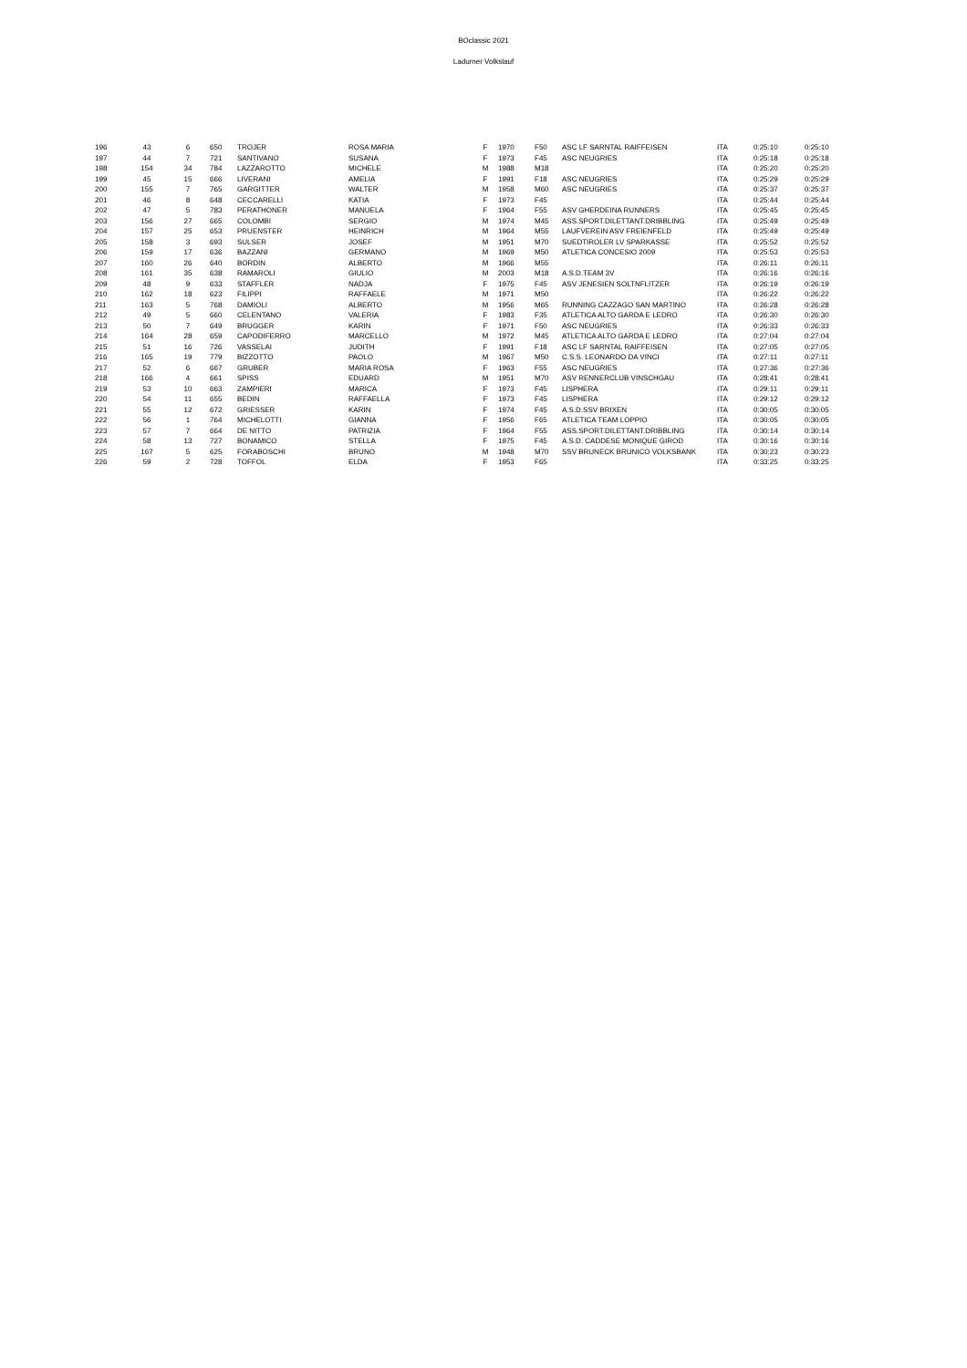BOclassic 2021
Ladurner Volkslauf
| 196 | 43 | 6 | 650 | TROJER | ROSA MARIA | F | 1970 | F50 | ASC LF SARNTAL RAIFFEISEN | ITA | 0:25:10 | 0:25:10 |
| 197 | 44 | 7 | 721 | SANTIVANO | SUSANA | F | 1973 | F45 | ASC NEUGRIES | ITA | 0:25:18 | 0:25:18 |
| 198 | 154 | 34 | 784 | LAZZAROTTO | MICHELE | M | 1988 | M18 | | ITA | 0:25:20 | 0:25:20 |
| 199 | 45 | 15 | 666 | LIVERANI | AMELIA | F | 1991 | F18 | ASC NEUGRIES | ITA | 0:25:29 | 0:25:29 |
| 200 | 155 | 7 | 765 | GARGITTER | WALTER | M | 1958 | M60 | ASC NEUGRIES | ITA | 0:25:37 | 0:25:37 |
| 201 | 46 | 8 | 648 | CECCARELLI | KATIA | F | 1973 | F45 | | ITA | 0:25:44 | 0:25:44 |
| 202 | 47 | 5 | 783 | PERATHONER | MANUELA | F | 1964 | F55 | ASV GHERDEINA RUNNERS | ITA | 0:25:45 | 0:25:45 |
| 203 | 156 | 27 | 665 | COLOMBI | SERGIO | M | 1974 | M45 | ASS.SPORT.DILETTANT.DRIBBLING | ITA | 0:25:49 | 0:25:49 |
| 204 | 157 | 25 | 653 | PRUENSTER | HEINRICH | M | 1964 | M55 | LAUFVEREIN ASV FREIENFELD | ITA | 0:25:49 | 0:25:49 |
| 205 | 158 | 3 | 693 | SULSER | JOSEF | M | 1951 | M70 | SUEDTIROLER LV SPARKASSE | ITA | 0:25:52 | 0:25:52 |
| 206 | 159 | 17 | 636 | BAZZANI | GERMANO | M | 1969 | M50 | ATLETICA CONCESIO 2009 | ITA | 0:25:53 | 0:25:53 |
| 207 | 160 | 26 | 640 | BORDIN | ALBERTO | M | 1966 | M55 | | ITA | 0:26:11 | 0:26:11 |
| 208 | 161 | 35 | 638 | RAMAROLI | GIULIO | M | 2003 | M18 | A.S.D.TEAM 3V | ITA | 0:26:16 | 0:26:16 |
| 209 | 48 | 9 | 633 | STAFFLER | NADJA | F | 1975 | F45 | ASV JENESIEN SOLTNFLITZER | ITA | 0:26:19 | 0:26:19 |
| 210 | 162 | 18 | 623 | FILIPPI | RAFFAELE | M | 1971 | M50 | | ITA | 0:26:22 | 0:26:22 |
| 211 | 163 | 5 | 768 | DAMIOLI | ALBERTO | M | 1956 | M65 | RUNNING CAZZAGO SAN MARTINO | ITA | 0:26:28 | 0:26:28 |
| 212 | 49 | 5 | 660 | CELENTANO | VALERIA | F | 1983 | F35 | ATLETICA ALTO GARDA E LEDRO | ITA | 0:26:30 | 0:26:30 |
| 213 | 50 | 7 | 649 | BRUGGER | KARIN | F | 1971 | F50 | ASC NEUGRIES | ITA | 0:26:33 | 0:26:33 |
| 214 | 164 | 28 | 659 | CAPODIFERRO | MARCELLO | M | 1972 | M45 | ATLETICA ALTO GARDA E LEDRO | ITA | 0:27:04 | 0:27:04 |
| 215 | 51 | 16 | 726 | VASSELAI | JUDITH | F | 1991 | F18 | ASC LF SARNTAL RAIFFEISEN | ITA | 0:27:05 | 0:27:05 |
| 216 | 165 | 19 | 779 | BIZZOTTO | PAOLO | M | 1967 | M50 | C.S.S. LEONARDO DA VINCI | ITA | 0:27:11 | 0:27:11 |
| 217 | 52 | 6 | 667 | GRUBER | MARIA ROSA | F | 1963 | F55 | ASC NEUGRIES | ITA | 0:27:36 | 0:27:36 |
| 218 | 166 | 4 | 661 | SPISS | EDUARD | M | 1951 | M70 | ASV RENNERCLUB VINSCHGAU | ITA | 0:28:41 | 0:28:41 |
| 219 | 53 | 10 | 663 | ZAMPIERI | MARICA | F | 1973 | F45 | LISPHERA | ITA | 0:29:11 | 0:29:11 |
| 220 | 54 | 11 | 655 | BEDIN | RAFFAELLA | F | 1973 | F45 | LISPHERA | ITA | 0:29:12 | 0:29:12 |
| 221 | 55 | 12 | 672 | GRIESSER | KARIN | F | 1974 | F45 | A.S.D.SSV BRIXEN | ITA | 0:30:05 | 0:30:05 |
| 222 | 56 | 1 | 764 | MICHELOTTI | GIANNA | F | 1956 | F65 | ATLETICA TEAM LOPPIO | ITA | 0:30:05 | 0:30:05 |
| 223 | 57 | 7 | 664 | DE NITTO | PATRIZIA | F | 1964 | F55 | ASS.SPORT.DILETTANT.DRIBBLING | ITA | 0:30:14 | 0:30:14 |
| 224 | 58 | 13 | 727 | BONAMICO | STELLA | F | 1975 | F45 | A.S.D. CADDESE MONIQUE GIROD | ITA | 0:30:16 | 0:30:16 |
| 225 | 167 | 5 | 625 | FORABOSCHI | BRUNO | M | 1948 | M70 | SSV BRUNECK BRUNICO VOLKSBANK | ITA | 0:30:23 | 0:30:23 |
| 226 | 59 | 2 | 728 | TOFFOL | ELDA | F | 1953 | F65 | | ITA | 0:33:25 | 0:33:25 |